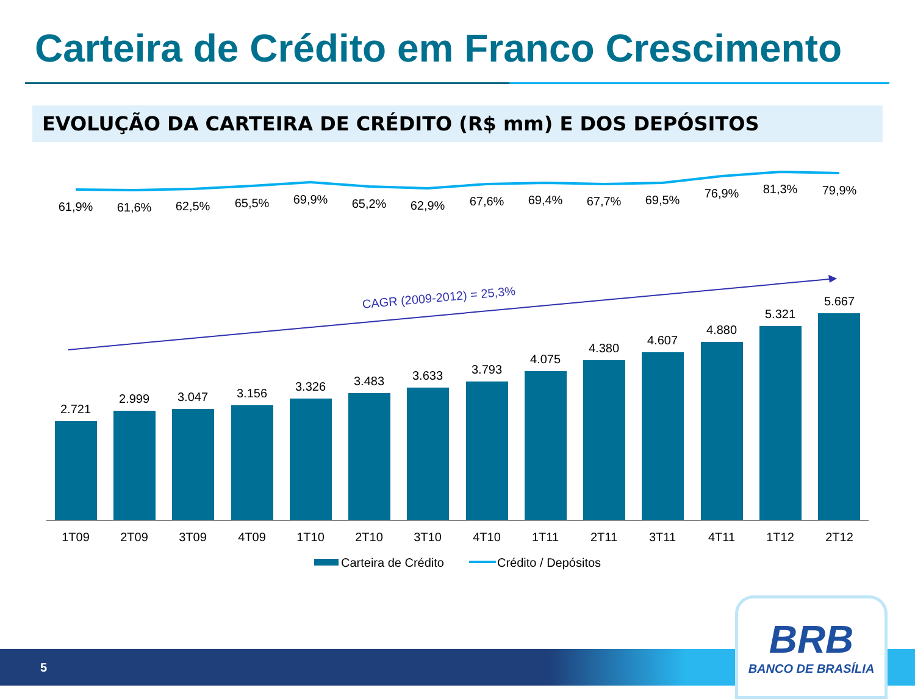Carteira de Crédito em Franco Crescimento
EVOLUÇÃO DA CARTEIRA DE CRÉDITO (R$ mm) E DOS DEPÓSITOS
61,9%
61,6%
62,5%
65,5%
69,9%
65,2%
62,9%
67,6%
69,4%
67,7%
69,5%
76,9%
81,3%
79,9%
CAGR (2009-2012) = 25,3%
2.721
2.999
3.047
3.156
3.326
3.483
3.633
3.793
4.075
4.380
4.607
4.880
5.321
5.667
1T09
2T09
3T09
4T09
1T10
2T10
3T10
4T10
1T11
2T11
3T11
4T11
1T12
2T12
Carteira de Crédito
Crédito / Depósitos
5
BRB
BANCO DE BRASÍLIA